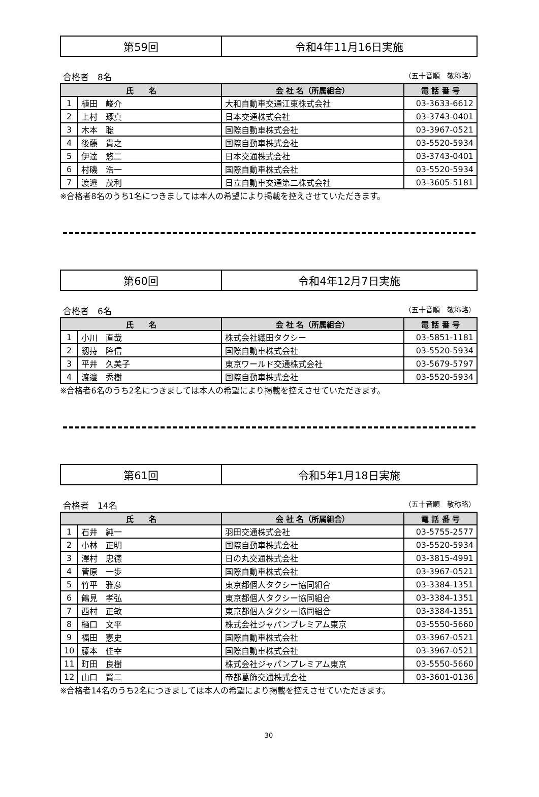| 第59回 | 令和4年11月16日実施 |
合格者　8名 （五十音順　敬称略）
| 氏 名 | | 会 社 名（所属組合） | 電 話 番 号 |
| --- | --- | --- | --- |
| 1 | 植田 峻介 | 大和自動車交通江東株式会社 | 03-3633-6612 |
| 2 | 上村 琢真 | 日本交通株式会社 | 03-3743-0401 |
| 3 | 木本 聡 | 国際自動車株式会社 | 03-3967-0521 |
| 4 | 後藤 貴之 | 国際自動車株式会社 | 03-5520-5934 |
| 5 | 伊達 悠二 | 日本交通株式会社 | 03-3743-0401 |
| 6 | 村磯 浩一 | 国際自動車株式会社 | 03-5520-5934 |
| 7 | 渡邉 茂利 | 日立自動車交通第二株式会社 | 03-3605-5181 |
※合格者8名のうち1名につきましては本人の希望により掲載を控えさせていただきます。
| 第60回 | 令和4年12月7日実施 |
合格者　6名 （五十音順　敬称略）
| 氏 名 | | 会 社 名（所属組合） | 電 話 番 号 |
| --- | --- | --- | --- |
| 1 | 小川 直哉 | 株式会社織田タクシー | 03-5851-1181 |
| 2 | 釼持 隆信 | 国際自動車株式会社 | 03-5520-5934 |
| 3 | 平井 久美子 | 東京ワールド交通株式会社 | 03-5679-5797 |
| 4 | 渡邉 秀樹 | 国際自動車株式会社 | 03-5520-5934 |
※合格者6名のうち2名につきましては本人の希望により掲載を控えさせていただきます。
| 第61回 | 令和5年1月18日実施 |
合格者　14名 （五十音順　敬称略）
| 氏 名 | | 会 社 名（所属組合） | 電 話 番 号 |
| --- | --- | --- | --- |
| 1 | 石井 純一 | 羽田交通株式会社 | 03-5755-2577 |
| 2 | 小林 正明 | 国際自動車株式会社 | 03-5520-5934 |
| 3 | 澤村 忠德 | 日の丸交通株式会社 | 03-3815-4991 |
| 4 | 菅原 一歩 | 国際自動車株式会社 | 03-3967-0521 |
| 5 | 竹平 雅彦 | 東京都個人タクシー協同組合 | 03-3384-1351 |
| 6 | 鶴見 孝弘 | 東京都個人タクシー協同組合 | 03-3384-1351 |
| 7 | 西村 正敏 | 東京都個人タクシー協同組合 | 03-3384-1351 |
| 8 | 樋口 文平 | 株式会社ジャパンプレミアム東京 | 03-5550-5660 |
| 9 | 福田 憲史 | 国際自動車株式会社 | 03-3967-0521 |
| 10 | 藤本 佳幸 | 国際自動車株式会社 | 03-3967-0521 |
| 11 | 町田 良樹 | 株式会社ジャパンプレミアム東京 | 03-5550-5660 |
| 12 | 山口 賢二 | 帝都葛飾交通株式会社 | 03-3601-0136 |
※合格者14名のうち2名につきましては本人の希望により掲載を控えさせていただきます。
30